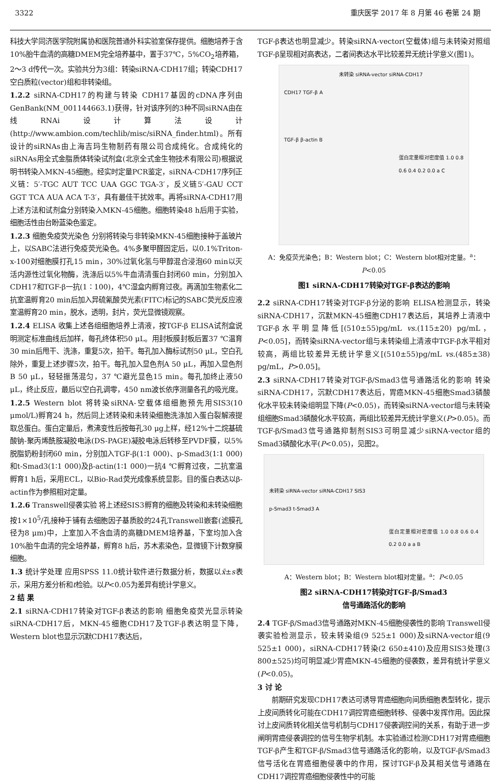3322 重庆医学 2017 年 8 月第 46 卷第 24 期
科技大学同济医学院附属协和医院普通外科实验室保存提供。细胞培养于含10%胎牛血清的高糖DMEM完全培养基中，置于37℃，5%CO<sub>2</sub>培养箱，2～3 d传代一次。实验共分为3组：转染siRNA-CDH17组；转染CDH17空白质粒(vector)组和非转染组。
1.2.2 siRNA-CDH17的构建与转染 CDH17基因的cDNA序列由GenBank(NM_001144663.1)获得，针对该序列的3种不同siRNA由在线RNAi设计算法设计(http://www.ambion.com/techlib/misc/siRNA_finder.html)。所有设计的siRNAs由上海吉玛生物制药有限公司合成纯化。合成纯化的siRNAs用全式金脂质体转染试剂盒(北京全式金生物技术有限公司)根据说明书转染入MKN-45细胞。经实时定量PCR鉴定，siRNA-CDH17序列正义链：5′-TGC AUT TCC UAA GGC TGA-3′，反义链5′-GAU CCT GGT TCA AUA ACA T-3′，具有最佳干扰效率。再将siRNA-CDH17用上述方法和试剂盒分别转染入MKN-45细胞。细胞转染48 h后用于实验，细胞活性由台盼蓝染色鉴定。
1.2.3 细胞免疫荧光染色 分别将转染与非转染MKN-45细胞接种于盖玻片上，以SABC法进行免疫荧光染色。4%多聚甲醛固定后，以0.1%Triton-x-100对细胞膜打孔15 min，30%过氧化氢与甲醇混合浸泡60 min以灭活内源性过氧化物酶，洗涤后以5%牛血清清蛋白封闭60 min，分别加入CDH17和TGF-β一抗(1∶100)，4℃湿盒内孵育过夜。再滴加生物素化二抗室温孵育20 min后加入异硫氰酸荧光素(FITC)标记的SABC荧光反应液室温孵育20 min，脱水，透明，封片，荧光显微镜观察。
1.2.4 ELISA 收集上述各组细胞培养上清液，按TGF-β ELISA试剂盒说明测定标准曲线后加样，每孔终体积50 μL。用封板膜封板后置37 ℃温育30 min后甩干、洗涤，重复5次，拍干。每孔加入酶标试剂50 μL，空白孔除外，重复上述步骤5次，拍干。每孔加入显色剂A 50 μL，再加入显色剂B 50 μL，轻轻振荡混匀，37 ℃避光显色15 min。每孔加终止液50 μL，终止反应，最后以空白孔调零，450 nm波长依序测量各孔的吸光度。
1.2.5 Western blot 将转染siRNA-空载体组细胞预先用SIS3(10 μmol/L)孵育24 h，然后同上述转染和未转染细胞洗涤加入蛋白裂解液提取总蛋白。蛋白定量后，煮沸变性后按每孔30 μg上样，经12%十二烷基硫酸钠-聚丙烯酰胺凝胶电泳(DS-PAGE)凝胶电泳后转移至PVDF膜，以5%脱脂奶粉封闭60 min，分别加入TGF-β(1∶1 000)、p-Smad3(1∶1 000)和t-Smad3(1∶1 000)及β-actin(1∶1 000)一抗4 ℃孵育过夜，二抗室温孵育1 h后，采用ECL，以Bio-Rad荧光成像系统显影。目的蛋白表达以β-actin作为参照相对定量。
1.2.6 Transwell侵袭实验 将上述经SIS3孵育的细胞及转染和未转染细胞按1×10<sup>5</sup>/孔接种于铺有去细胞因子基质胶的24孔Transwell嵌套(滤膜孔径为8 μm)中，上室加入不含血清的高糖DMEM培养基，下室均加入含10%胎牛血清的完全培养基，孵育8 h后，苏木素染色，显微镜下计数穿膜细胞。
1.3 统计学处理 应用SPSS 11.0统计软件进行数据分析，数据以x̄±s表示，采用方差分析和t检验。以P<0.05为差异有统计学意义。
2 结 果
2.1 siRNA-CDH17转染对TGF-β表达的影响 细胞免疫荧光显示转染siRNA-CDH17后，MKN-45细胞CDH17及TGF-β表达明显下降，Western blot也显示沉默CDH17表达后，
TGF-β表达也明显减少。转染siRNA-vector(空载体)组与未转染对照组TGF-β呈现相对高表达，二者间表达水平比较差异无统计学意义(图1)。
未转染 siRNA-vector siRNA-CDH17
CDH17 TGF-β A
TGF-β β-actin B
蛋白定量相对密度值 1.0 0.8 0.6 0.4 0.2 0.0 a C
A：免疫荧光染色；B：Western blot；C：Western blot相对定量。<sup>a</sup>：P<0.05
图1 siRNA-CDH17转染对TGF-β表达的影响
2.2 siRNA-CDH17转染对TGF-β分泌的影响 ELISA检测显示，转染siRNA-CDH17，沉默MKN-45细胞CDH17表达后，其培养上清液中TGF-β水平明显降低[(510±55)pg/mL vs.(115±20) pg/mL，P<0.05]，而转染siRNA-vector组与未转染组上清液中TGF-β水平相对较高，两组比较差异无统计学意义[(510±55)pg/mL vs.(485±38) pg/mL，P>0.05]。
2.3 siRNA-CDH17转染对TGF-β/Smad3信号通路活化的影响 转染siRNA-CDH17，沉默CDH17表达后，胃癌MKN-45细胞Smad3磷酸化水平较未转染组明显下降(P<0.05)，而转染siRNA-vector组与未转染组细胞Smad3磷酸化水平较高，两组比较差异无统计学意义(P>0.05)。而TGF-β/Smad3信号通路抑制剂SIS3可明显减少siRNA-vector组的Smad3磷酸化水平(P<0.05)，见图2。
未转染 siRNA-vector siRNA-CDH17 SIS3
p-Smad3 t-Smad3 A
蛋白定量相对密度值 1.0 0.8 0.6 0.4 0.2 0.0 a a B
A：Western blot；B：Western blot相对定量。<sup>a</sup>：P<0.05
图2 siRNA-CDH17转染对TGF-β/Smad3
信号通路活化的影响
2.4 TGF-β/Smad3信号通路对MKN-45细胞侵袭性的影响 Transwell侵袭实验检测显示，较未转染组(9 525±1 000)及siRNA-vector组(9 525±1 000)，siRNA-CDH17转染(2 650±410)及应用SIS3处理(3 800±525)均可明显减少胃癌MKN-45细胞的侵袭数，差异有统计学意义(P<0.05)。
3 讨 论
　　前期研究发现CDH17表达可诱导胃癌细胞向间质细胞表型转化，提示上皮间质转化可能在CDH17调控胃癌细胞转移、侵袭中发挥作用。因此探讨上皮间质转化相关信号机制与CDH17侵袭调控间的关系，有助于进一步阐明胃癌侵袭调控的信号生物学机制。本实验通过检测CDH17对胃癌细胞TGF-β产生和TGF-β/Smad3信号通路活化的影响，以及TGF-β/Smad3信号活化在胃癌细胞侵袭中的作用，探讨TGF-β及其相关信号通路在CDH17调控胃癌细胞侵袭性中的可能